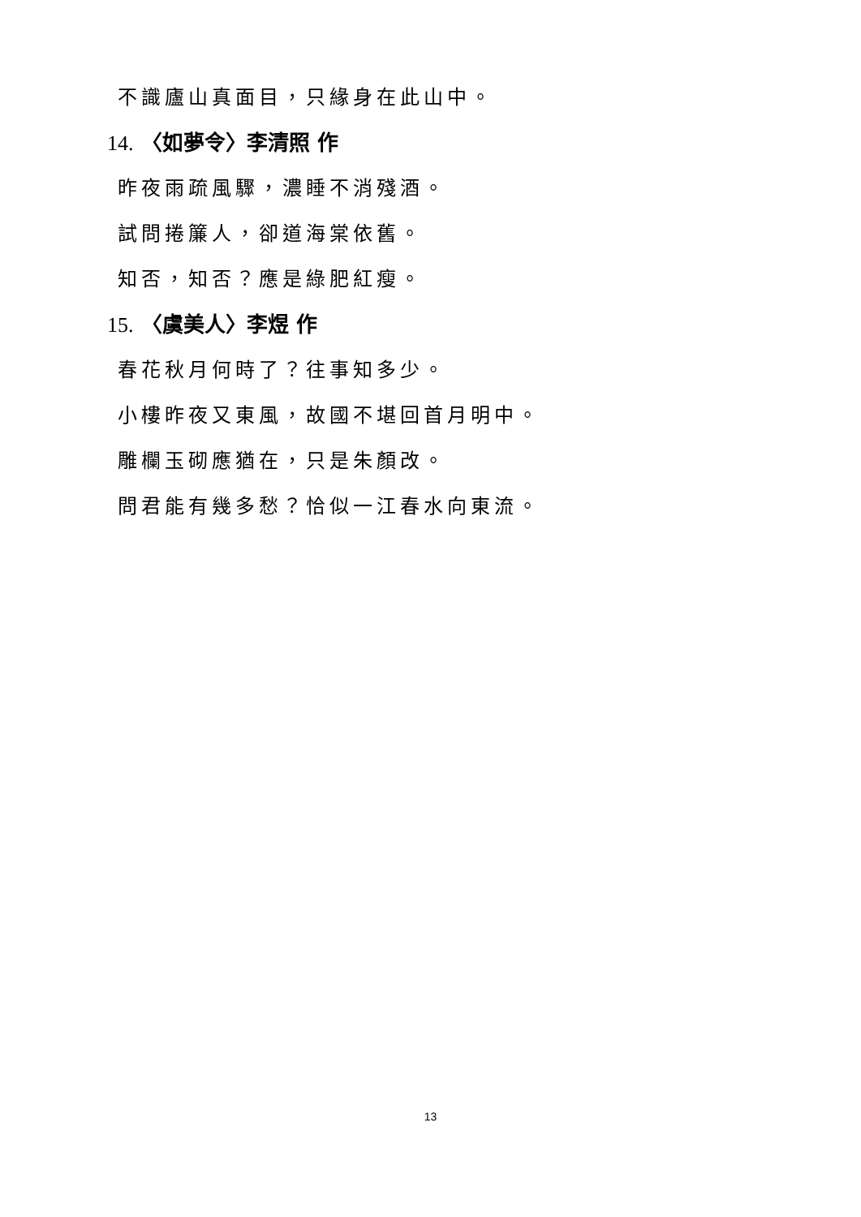不識廬山真面目，只緣身在此山中。
14. 〈如夢令〉李清照 作
昨夜雨疏風驟，濃睡不消殘酒。
試問捲簾人，卻道海棠依舊。
知否，知否？應是綠肥紅瘦。
15. 〈虞美人〉李煜 作
春花秋月何時了？往事知多少。
小樓昨夜又東風，故國不堪回首月明中。
雕欄玉砌應猶在，只是朱顏改。
問君能有幾多愁？恰似一江春水向東流。
13